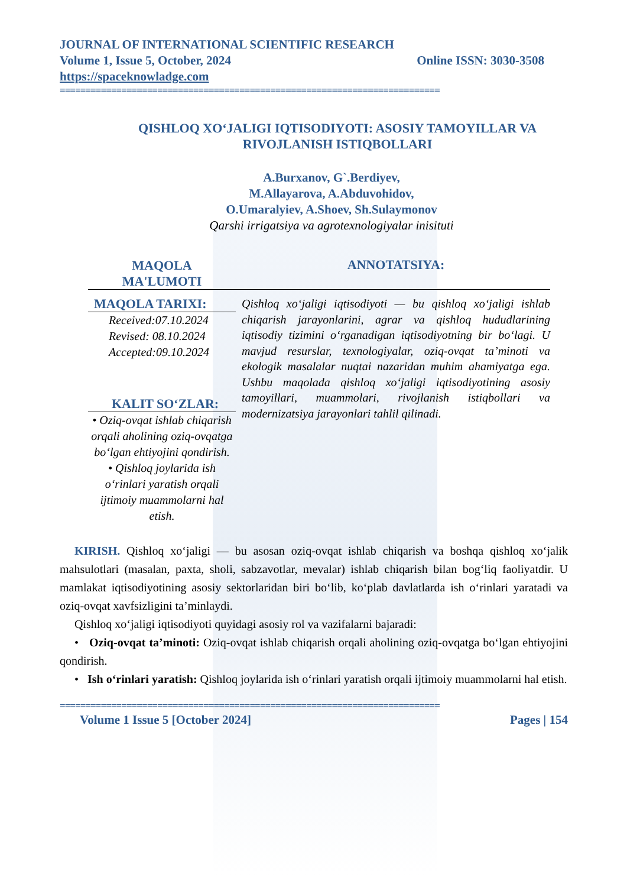JOURNAL OF INTERNATIONAL SCIENTIFIC RESEARCH
Volume 1, Issue 5, October, 2024 Online ISSN: 3030-3508
https://spaceknowladge.com
==========================================================================
QISHLOQ XO‘JALIGI IQTISODIYOTI: ASOSIY TAMOYILLAR VA RIVOJLANISH ISTIQBOLLARI
A.Burxanov, G`.Berdiyev,
M.Allayarova, A.Abduvohidov,
O.Umaralyiev, A.Shoev, Sh.Sulaymonov
Qarshi irrigatsiya va agrotexnologiyalar inisituti
MAQOLA
MA'LUMOTI
ANNOTATSIYA:
MAQOLA TARIXI:
Received:07.10.2024
Revised: 08.10.2024
Accepted:09.10.2024
KALIT SO‘ZLAR:
• Oziq-ovqat ishlab chiqarish orqali aholining oziq-ovqatga bo‘lgan ehtiyojini qondirish.
• Qishloq joylarida ish o‘rinlari yaratish orqali ijtimoiy muammolarni hal etish.
Qishloq xo‘jaligi iqtisodiyoti — bu qishloq xo‘jaligi ishlab chiqarish jarayonlarini, agrar va qishloq hududlarining iqtisodiy tizimini o‘rganadigan iqtisodiyotning bir bo‘lagi. U mavjud resurslar, texnologiyalar, oziq-ovqat ta’minoti va ekologik masalalar nuqtai nazaridan muhim ahamiyatga ega. Ushbu maqolada qishloq xo‘jaligi iqtisodiyotining asosiy tamoyillari, muammolari, rivojlanish istiqbollari va modernizatsiya jarayonlari tahlil qilinadi.
KIRISH. Qishloq xo‘jaligi — bu asosan oziq-ovqat ishlab chiqarish va boshqa qishloq xo‘jalik mahsulotlari (masalan, paxta, sholi, sabzavotlar, mevalar) ishlab chiqarish bilan bog‘liq faoliyatdir. U mamlakat iqtisodiyotining asosiy sektorlaridan biri bo‘lib, ko‘plab davlatlarda ish o‘rinlari yaratadi va oziq-ovqat xavfsizligini ta’minlaydi.
Qishloq xo‘jaligi iqtisodiyoti quyidagi asosiy rol va vazifalarni bajaradi:
• Oziq-ovqat ta’minoti: Oziq-ovqat ishlab chiqarish orqali aholining oziq-ovqatga bo‘lgan ehtiyojini qondirish.
• Ish o‘rinlari yaratish: Qishloq joylarida ish o‘rinlari yaratish orqali ijtimoiy muammolarni hal etish.
==========================================================================
Volume 1 Issue 5 [October 2024] Pages | 154